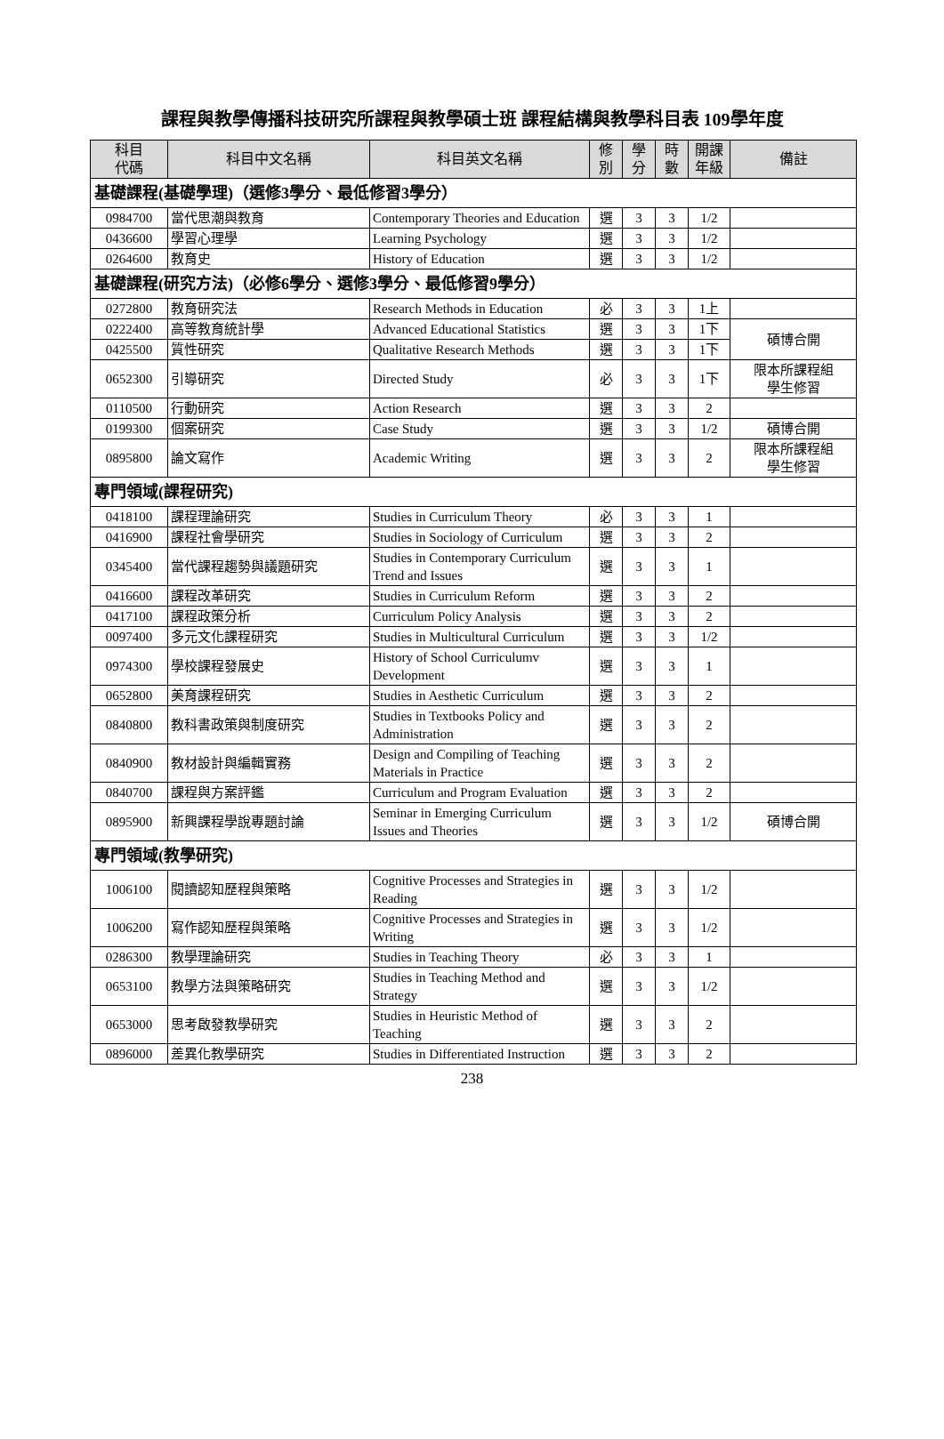課程與教學傳播科技研究所課程與教學碩士班 課程結構與教學科目表 109學年度
| 科目 代碼 | 科目中文名稱 | 科目英文名稱 | 修 別 | 學 分 | 時 數 | 開課 年級 | 備註 |
| --- | --- | --- | --- | --- | --- | --- | --- |
| 基礎課程(基礎學理)（選修3學分、最低修習3學分） | | | | | | | |
| 0984700 | 當代思潮與教育 | Contemporary Theories and Education | 選 | 3 | 3 | 1/2 | |
| 0436600 | 學習心理學 | Learning Psychology | 選 | 3 | 3 | 1/2 | |
| 0264600 | 教育史 | History of Education | 選 | 3 | 3 | 1/2 | |
| 基礎課程(研究方法)（必修6學分、選修3學分、最低修習9學分） | | | | | | | |
| 0272800 | 教育研究法 | Research Methods in Education | 必 | 3 | 3 | 1上 | |
| 0222400 | 高等教育統計學 | Advanced Educational Statistics | 選 | 3 | 3 | 1下 | 碩博合開 |
| 0425500 | 質性研究 | Qualitative Research Methods | 選 | 3 | 3 | 1下 | |
| 0652300 | 引導研究 | Directed Study | 必 | 3 | 3 | 1下 | 限本所課程組 學生修習 |
| 0110500 | 行動研究 | Action Research | 選 | 3 | 3 | 2 | |
| 0199300 | 個案研究 | Case Study | 選 | 3 | 3 | 1/2 | 碩博合開 |
| 0895800 | 論文寫作 | Academic Writing | 選 | 3 | 3 | 2 | 限本所課程組 學生修習 |
| 專門領域(課程研究) | | | | | | | |
| 0418100 | 課程理論研究 | Studies in Curriculum Theory | 必 | 3 | 3 | 1 | |
| 0416900 | 課程社會學研究 | Studies in Sociology of Curriculum | 選 | 3 | 3 | 2 | |
| 0345400 | 當代課程趨勢與議題研究 | Studies in Contemporary Curriculum Trend and Issues | 選 | 3 | 3 | 1 | |
| 0416600 | 課程改革研究 | Studies in Curriculum Reform | 選 | 3 | 3 | 2 | |
| 0417100 | 課程政策分析 | Curriculum Policy Analysis | 選 | 3 | 3 | 2 | |
| 0097400 | 多元文化課程研究 | Studies in Multicultural Curriculum | 選 | 3 | 3 | 1/2 | |
| 0974300 | 學校課程發展史 | History of School Curriculumv Development | 選 | 3 | 3 | 1 | |
| 0652800 | 美育課程研究 | Studies in Aesthetic Curriculum | 選 | 3 | 3 | 2 | |
| 0840800 | 教科書政策與制度研究 | Studies in Textbooks Policy and Administration | 選 | 3 | 3 | 2 | |
| 0840900 | 教材設計與編輯實務 | Design and Compiling of Teaching Materials in Practice | 選 | 3 | 3 | 2 | |
| 0840700 | 課程與方案評鑑 | Curriculum and Program Evaluation | 選 | 3 | 3 | 2 | |
| 0895900 | 新興課程學說專題討論 | Seminar in Emerging Curriculum Issues and Theories | 選 | 3 | 3 | 1/2 | 碩博合開 |
| 專門領域(教學研究) | | | | | | | |
| 1006100 | 閱讀認知歷程與策略 | Cognitive Processes and Strategies in Reading | 選 | 3 | 3 | 1/2 | |
| 1006200 | 寫作認知歷程與策略 | Cognitive Processes and Strategies in Writing | 選 | 3 | 3 | 1/2 | |
| 0286300 | 教學理論研究 | Studies in Teaching Theory | 必 | 3 | 3 | 1 | |
| 0653100 | 教學方法與策略研究 | Studies in Teaching Method and Strategy | 選 | 3 | 3 | 1/2 | |
| 0653000 | 思考啟發教學研究 | Studies in Heuristic Method of Teaching | 選 | 3 | 3 | 2 | |
| 0896000 | 差異化教學研究 | Studies in Differentiated Instruction | 選 | 3 | 3 | 2 | |
238